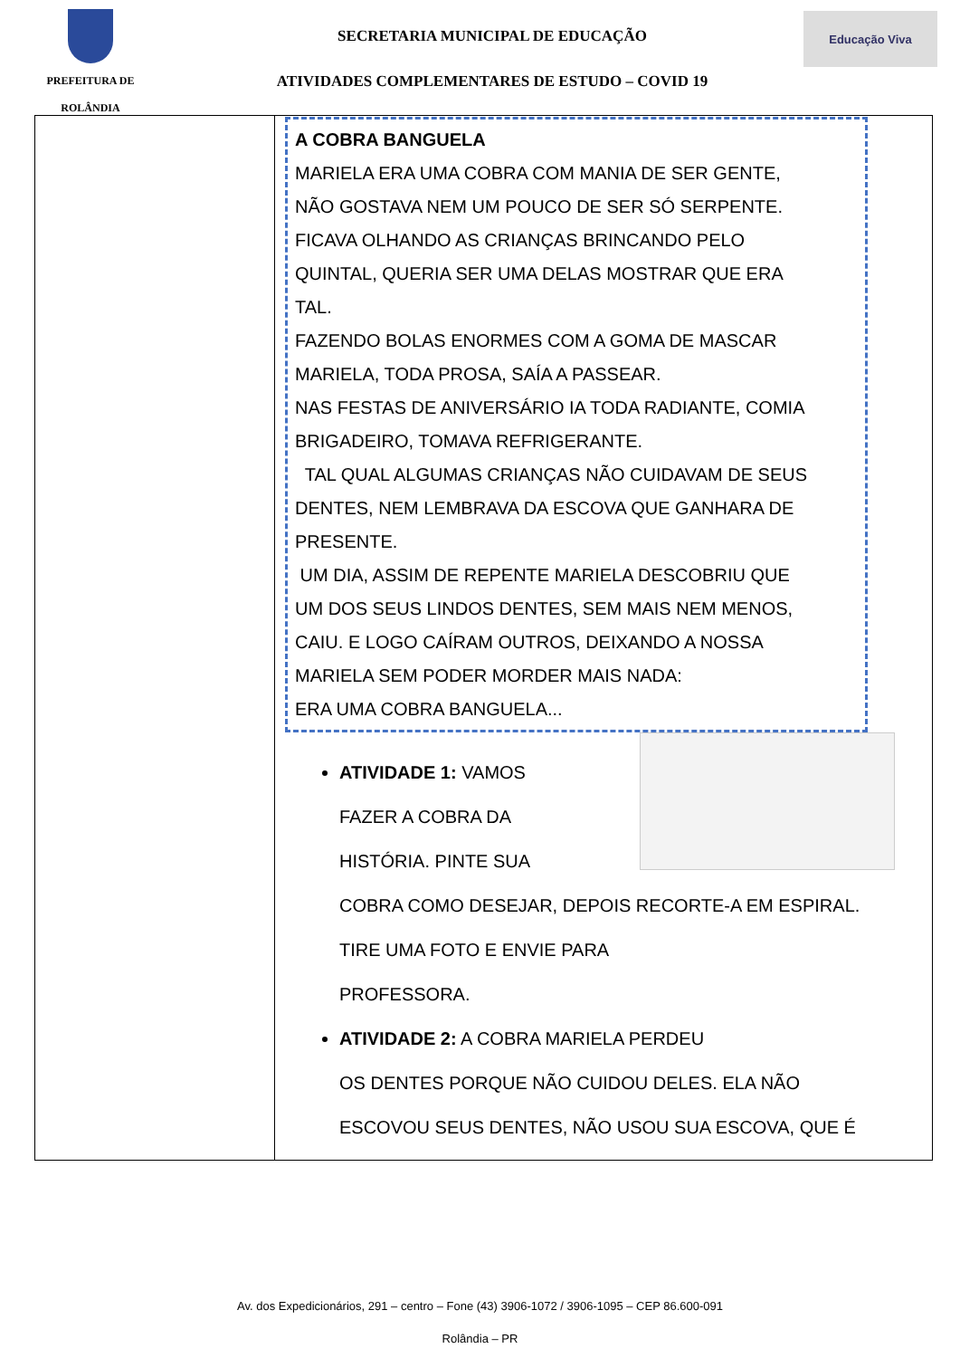PREFEITURA DE
ROLÂNDIA
SECRETARIA MUNICIPAL DE EDUCAÇÃO
ATIVIDADES COMPLEMENTARES DE ESTUDO – COVID 19
Educação Viva
| | A COBRA BANGUELA MARIELA ERA UMA COBRA COM MANIA DE SER GENTE, NÃO GOSTAVA NEM UM POUCO DE SER SÓ SERPENTE. FICAVA OLHANDO AS CRIANÇAS BRINCANDO PELO QUINTAL, QUERIA SER UMA DELAS MOSTRAR QUE ERA TAL. FAZENDO BOLAS ENORMES COM A GOMA DE MASCAR MARIELA, TODA PROSA, SAÍA A PASSEAR. NAS FESTAS DE ANIVERSÁRIO IA TODA RADIANTE, COMIA BRIGADEIRO, TOMAVA REFRIGERANTE. TAL QUAL ALGUMAS CRIANÇAS NÃO CUIDAVAM DE SEUS DENTES, NEM LEMBRAVA DA ESCOVA QUE GANHARA DE PRESENTE. UM DIA, ASSIM DE REPENTE MARIELA DESCOBRIU QUE UM DOS SEUS LINDOS DENTES, SEM MAIS NEM MENOS, CAIU. E LOGO CAÍRAM OUTROS, DEIXANDO A NOSSA MARIELA SEM PODER MORDER MAIS NADA: ERA UMA COBRA BANGUELA... ATIVIDADE 1: VAMOS FAZER A COBRA DA HISTÓRIA. PINTE SUA COBRA COMO DESEJAR, DEPOIS RECORTE-A EM ESPIRAL. TIRE UMA FOTO E ENVIE PARA PROFESSORA. ATIVIDADE 2: A COBRA MARIELA PERDEU OS DENTES PORQUE NÃO CUIDOU DELES. ELA NÃO ESCOVOU SEUS DENTES, NÃO USOU SUA ESCOVA, QUE É |
Av. dos Expedicionários, 291 – centro – Fone (43) 3906-1072 / 3906-1095 – CEP 86.600-091
Rolândia – PR